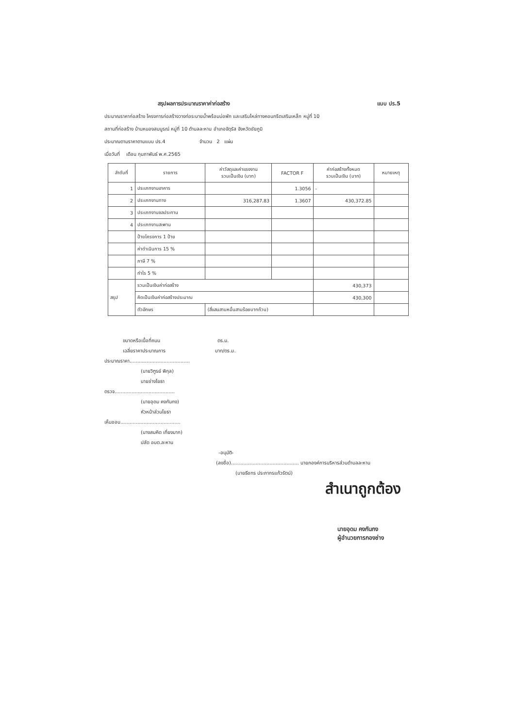สรุปผลการประมาณราคาค่าก่อสร้าง แบบ ปร.5
ประมาณราคาก่อสร้าง โครงการก่อสร้างวางท่อระบายน้ำพร้อมบ่อพัก และเสริมไหล่ทางคอนกรีตเสริมเหล็ก หมู่ที่ 10
สถานที่ก่อสร้าง บ้านหนองสมบูรณ์ หมู่ที่ 10 ตำบลละหาน อำเภอจัตุรัส จังหวัดชัยภูมิ
ประมาณตามราคาตามแบบ ปร.4 จำนวน 2 แผ่น
เมื่อวันที่ เดือน กุมภาพันธ์ พ.ศ.2565
| ลำดับที่ | รายการ | ค่าวัสดุและค่าแรงงาน รวมเป็นเงิน (บาท) | FACTOR F | ค่าก่อสร้างทั้งหมด รวมเป็นเงิน (บาท) | หมายเหตุ |
| --- | --- | --- | --- | --- | --- |
| 1 | ประเภทงานอาคาร | | 1.3056 | - | |
| 2 | ประเภทงานทาง | 316,287.83 | 1.3607 | 430,372.85 | |
| 3 | ประเภทงานชลประทาน | | | | |
| 4 | ประเภทงานสะพาน | | | | |
| | ป้ายโครงการ 1 ป้าย | | | | |
| | ค่าดำเนินการ 15 % | | | | |
| | ภาษี 7 % | | | | |
| | กำไร 5 % | | | | |
| สรุป | รวมเป็นเงินค่าก่อสร้าง | | | 430,373 | |
| | คิดเป็นเงินค่าก่อสร้างประมาณ | | | 430,300 | |
| | ตัวอักษร | (สี่แสนสามหมื่นสามร้อยบาทถ้วน) | | | |
ขนาดหรือเนื้อที่ถนน ตร.ม.
เฉลี่ยราคาประมาณการ บาท/ตร.ม.
ประมาณราคา.......................................
(นายวิฑูรย์ พิกุล)
นายช่างโยธา
ตรวจ.......................................
(นายอุดม คงกันกง)
หัวหน้าส่วนโยธา
เห็นชอบ.......................................
(นางสมคิด เที่ยงมาก)
ปลัด อบต.ละหาน
-อนุมัติ-
(ลงชื่อ)............................................ นายกองค์การบริหารส่วนตำบลละหาน
(นายธีชทร ประภากรแก้วรัตน์)
สำเนาถูกต้อง
นายอุดม คงกันกง
ผู้อำนวยการกองช่าง